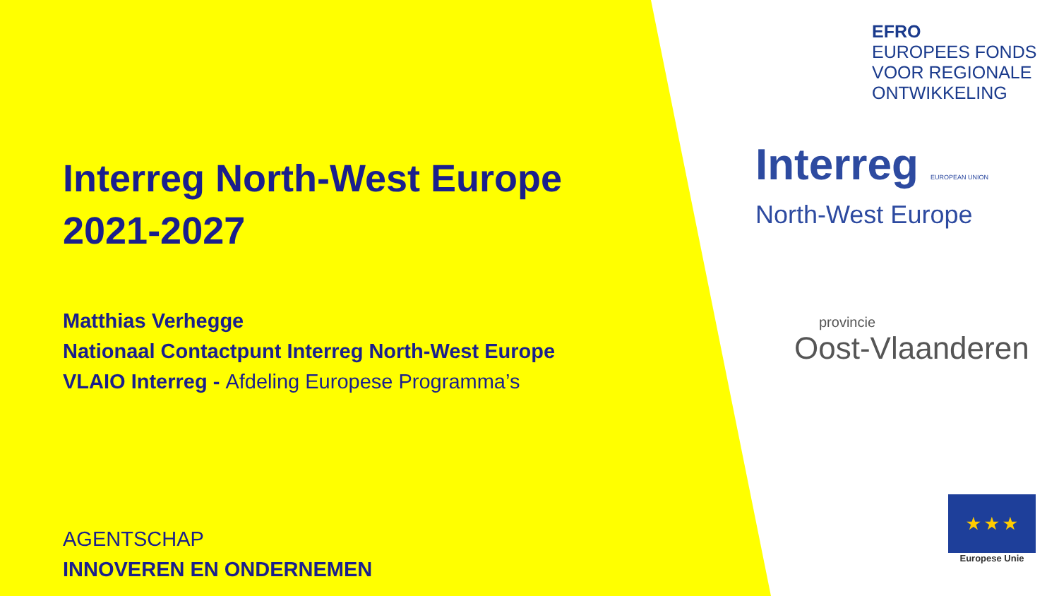Interreg North-West Europe
2021-2027
Matthias Verhegge
Nationaal Contactpunt Interreg North-West Europe
VLAIO Interreg - Afdeling Europese Programma’s
AGENTSCHAP
INNOVEREN EN ONDERNEMEN
EFRO
EUROPEES FONDS
VOOR REGIONALE
ONTWIKKELING
Interreg EUROPEAN UNION
North-West Europe
provincie
Oost-Vlaanderen
★ ★ ★
Europese Unie